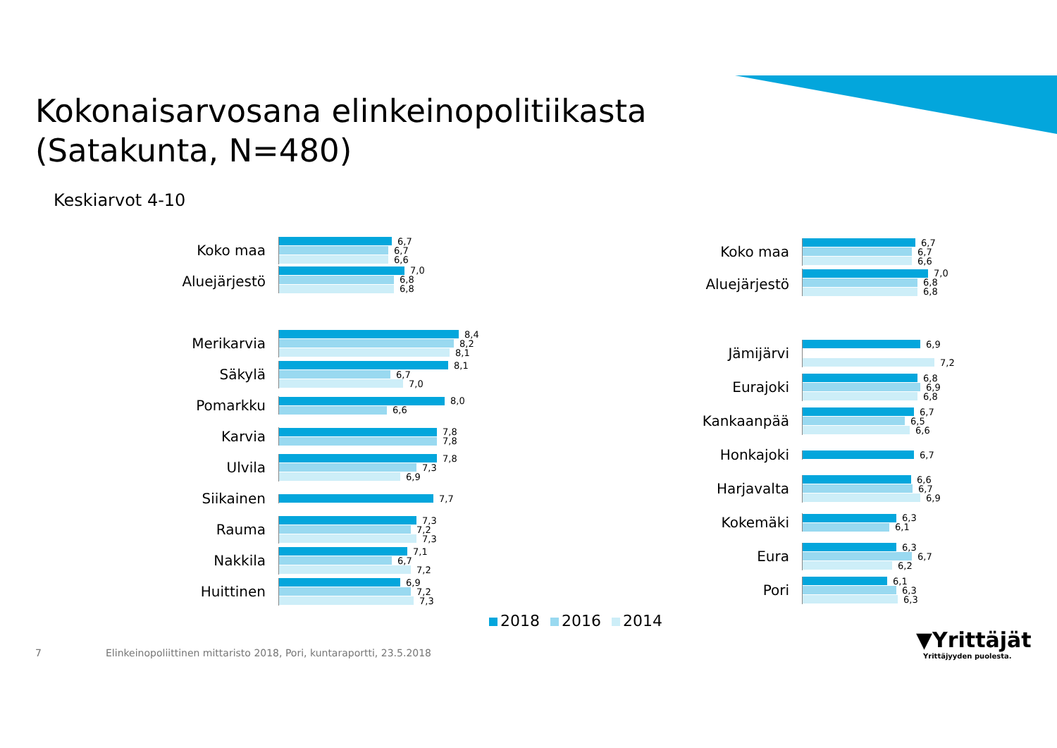Kokonaisarvosana elinkeinopolitiikasta
(Satakunta, N=480)
Keskiarvot 4-10
Koko maa
6,7
6,7
6,6
Aluejärjestö
7,0
6,8
6,8
Merikarvia
8,4
8,2
8,1
Säkylä
8,1
6,7
7,0
Pomarkku
8,0
6,6
Karvia
7,8
7,8
Ulvila
7,8
7,3
6,9
Siikainen
7,7
Rauma
7,3
7,2
7,3
Nakkila
7,1
6,7
7,2
Huittinen
6,9
7,2
7,3
Koko maa
6,7
6,7
6,6
Aluejärjestö
7,0
6,8
6,8
Jämijärvi
6,9
7,2
Eurajoki
6,8
6,9
6,8
Kankaanpää
6,7
6,5
6,6
Honkajoki
6,7
Harjavalta
6,6
6,7
6,9
Kokemäki
6,3
6,1
Eura
6,3
6,7
6,2
Pori
6,1
6,3
6,3
2018 2016 2014
7
Elinkeinopoliittinen mittaristo 2018, Pori, kuntaraportti, 23.5.2018
▼Yrittäjät
Yrittäjyyden puolesta.